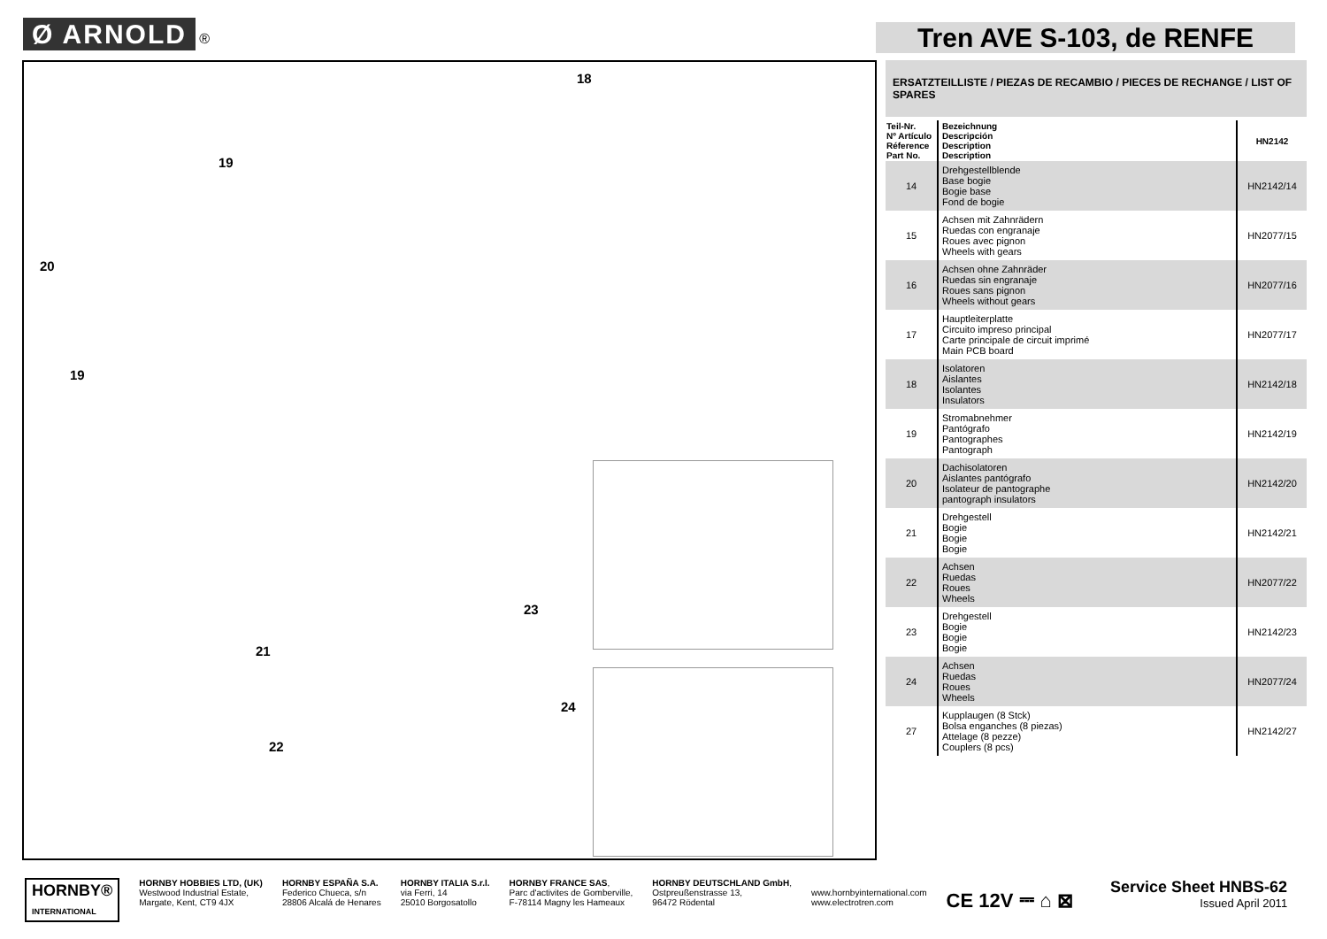Ø ARNOLD ®
Tren AVE S-103, de RENFE
18
19
20
19
23
21
24
22
ERSATZTEILLISTE / PIEZAS DE RECAMBIO / PIECES DE RECHANGE / LIST OF SPARES
| Teil-Nr. Nº Artículo Réference Part No. | Bezeichnung Descripción Description Description | HN2142 |
| --- | --- | --- |
| 14 | Drehgestellblende Base bogie Bogie base Fond de bogie | HN2142/14 |
| 15 | Achsen mit Zahnrädern Ruedas con engranaje Roues avec pignon Wheels with gears | HN2077/15 |
| 16 | Achsen ohne Zahnräder Ruedas sin engranaje Roues sans pignon Wheels without gears | HN2077/16 |
| 17 | Hauptleiterplatte Circuito impreso principal Carte principale de circuit imprimé Main PCB board | HN2077/17 |
| 18 | Isolatoren Aislantes Isolantes Insulators | HN2142/18 |
| 19 | Stromabnehmer Pantógrafo Pantographes Pantograph | HN2142/19 |
| 20 | Dachisolatoren Aislantes pantógrafo Isolateur de pantographe pantograph insulators | HN2142/20 |
| 21 | Drehgestell Bogie Bogie Bogie | HN2142/21 |
| 22 | Achsen Ruedas Roues Wheels | HN2077/22 |
| 23 | Drehgestell Bogie Bogie Bogie | HN2142/23 |
| 24 | Achsen Ruedas Roues Wheels | HN2077/24 |
| 27 | Kupplaugen (8 Stck) Bolsa enganches (8 piezas) Attelage (8 pezze) Couplers (8 pcs) | HN2142/27 |
HORNBY®
INTERNATIONAL
HORNBY HOBBIES LTD, (UK)
Westwood Industrial Estate,
Margate, Kent, CT9 4JX
HORNBY ESPAÑA S.A.
Federico Chueca, s/n
28806 Alcalá de Henares
HORNBY ITALIA S.r.l.
via Ferri, 14
25010 Borgosatollo
HORNBY FRANCE SAS,
Parc d'activites de Gomberville,
F-78114 Magny les Hameaux
HORNBY DEUTSCHLAND GmbH,
Ostpreußenstrasse 13,
96472 Rödental
www.hornbyinternational.com
www.electrotren.com
CE 12V ⎓ ⌂ ⊠
Service Sheet HNBS-62
Issued April 2011